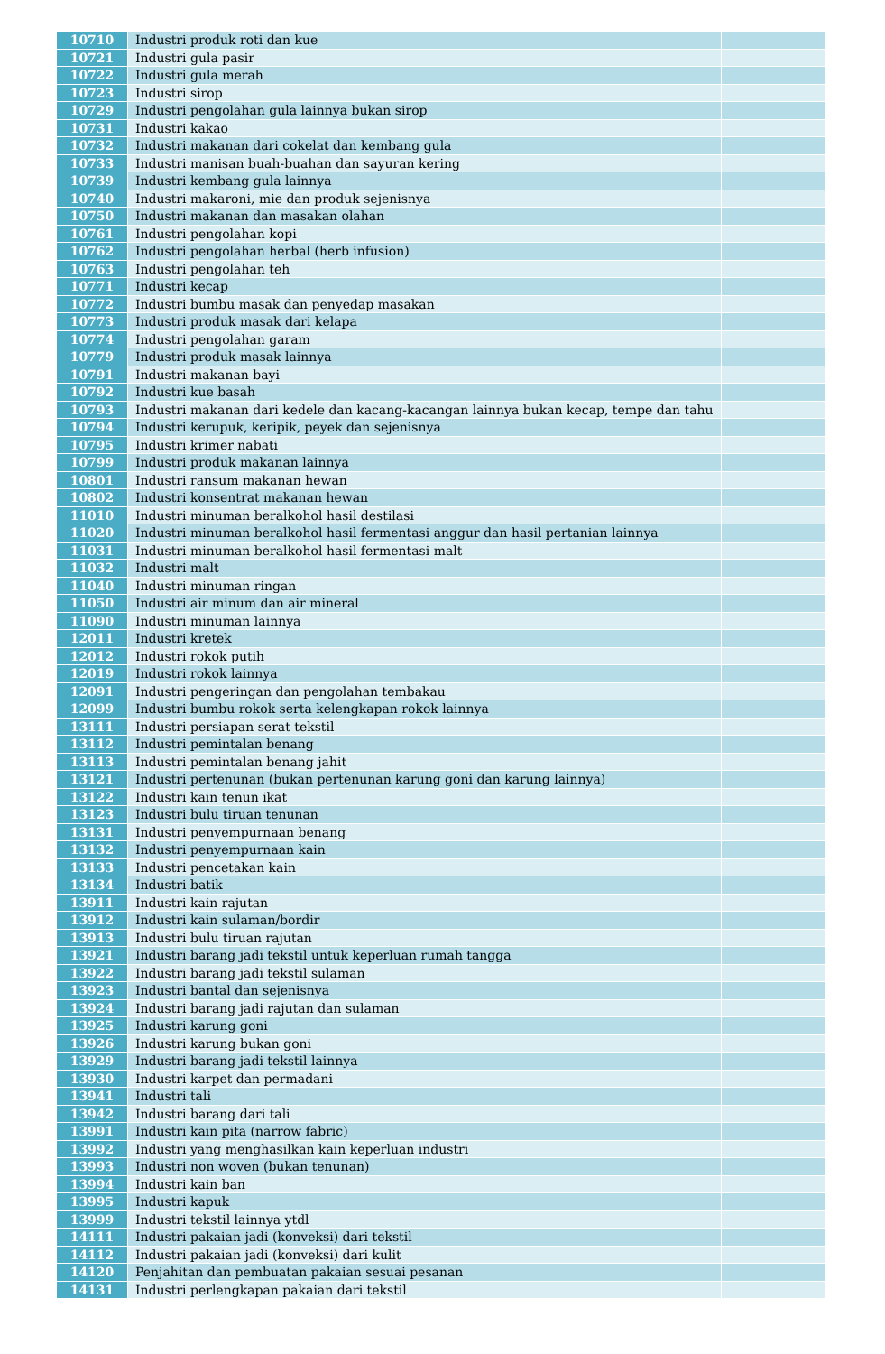| 10710 | Industri produk roti dan kue | |
| 10721 | Industri gula pasir | |
| 10722 | Industri gula merah | |
| 10723 | Industri sirop | |
| 10729 | Industri pengolahan gula lainnya bukan sirop | |
| 10731 | Industri kakao | |
| 10732 | Industri makanan dari cokelat dan kembang gula | |
| 10733 | Industri manisan buah-buahan dan sayuran kering | |
| 10739 | Industri kembang gula lainnya | |
| 10740 | Industri makaroni, mie dan produk sejenisnya | |
| 10750 | Industri makanan dan masakan olahan | |
| 10761 | Industri pengolahan kopi | |
| 10762 | Industri pengolahan herbal (herb infusion) | |
| 10763 | Industri pengolahan teh | |
| 10771 | Industri kecap | |
| 10772 | Industri bumbu masak dan penyedap masakan | |
| 10773 | Industri produk masak dari kelapa | |
| 10774 | Industri pengolahan garam | |
| 10779 | Industri produk masak lainnya | |
| 10791 | Industri makanan bayi | |
| 10792 | Industri kue basah | |
| 10793 | Industri makanan dari kedele dan kacang-kacangan lainnya bukan kecap, tempe dan tahu | |
| 10794 | Industri kerupuk, keripik, peyek dan sejenisnya | |
| 10795 | Industri krimer nabati | |
| 10799 | Industri produk makanan lainnya | |
| 10801 | Industri ransum makanan hewan | |
| 10802 | Industri konsentrat makanan hewan | |
| 11010 | Industri minuman beralkohol hasil destilasi | |
| 11020 | Industri minuman beralkohol hasil fermentasi anggur dan hasil pertanian lainnya | |
| 11031 | Industri minuman beralkohol hasil fermentasi malt | |
| 11032 | Industri malt | |
| 11040 | Industri minuman ringan | |
| 11050 | Industri air minum dan air mineral | |
| 11090 | Industri minuman lainnya | |
| 12011 | Industri kretek | |
| 12012 | Industri rokok putih | |
| 12019 | Industri rokok lainnya | |
| 12091 | Industri pengeringan dan pengolahan tembakau | |
| 12099 | Industri bumbu rokok serta kelengkapan rokok lainnya | |
| 13111 | Industri persiapan serat tekstil | |
| 13112 | Industri pemintalan benang | |
| 13113 | Industri pemintalan benang jahit | |
| 13121 | Industri pertenunan (bukan pertenunan karung goni dan karung lainnya) | |
| 13122 | Industri kain tenun ikat | |
| 13123 | Industri bulu tiruan tenunan | |
| 13131 | Industri penyempurnaan benang | |
| 13132 | Industri penyempurnaan kain | |
| 13133 | Industri pencetakan kain | |
| 13134 | Industri batik | |
| 13911 | Industri kain rajutan | |
| 13912 | Industri kain sulaman/bordir | |
| 13913 | Industri bulu tiruan rajutan | |
| 13921 | Industri barang jadi tekstil untuk keperluan rumah tangga | |
| 13922 | Industri barang jadi tekstil sulaman | |
| 13923 | Industri bantal dan sejenisnya | |
| 13924 | Industri barang jadi rajutan dan sulaman | |
| 13925 | Industri karung goni | |
| 13926 | Industri karung bukan goni | |
| 13929 | Industri barang jadi tekstil lainnya | |
| 13930 | Industri karpet dan permadani | |
| 13941 | Industri tali | |
| 13942 | Industri barang dari tali | |
| 13991 | Industri kain pita (narrow fabric) | |
| 13992 | Industri yang menghasilkan kain keperluan industri | |
| 13993 | Industri non woven (bukan tenunan) | |
| 13994 | Industri kain ban | |
| 13995 | Industri kapuk | |
| 13999 | Industri tekstil lainnya ytdl | |
| 14111 | Industri pakaian jadi (konveksi) dari tekstil | |
| 14112 | Industri pakaian jadi (konveksi) dari kulit | |
| 14120 | Penjahitan dan pembuatan pakaian sesuai pesanan | |
| 14131 | Industri perlengkapan pakaian dari tekstil | |